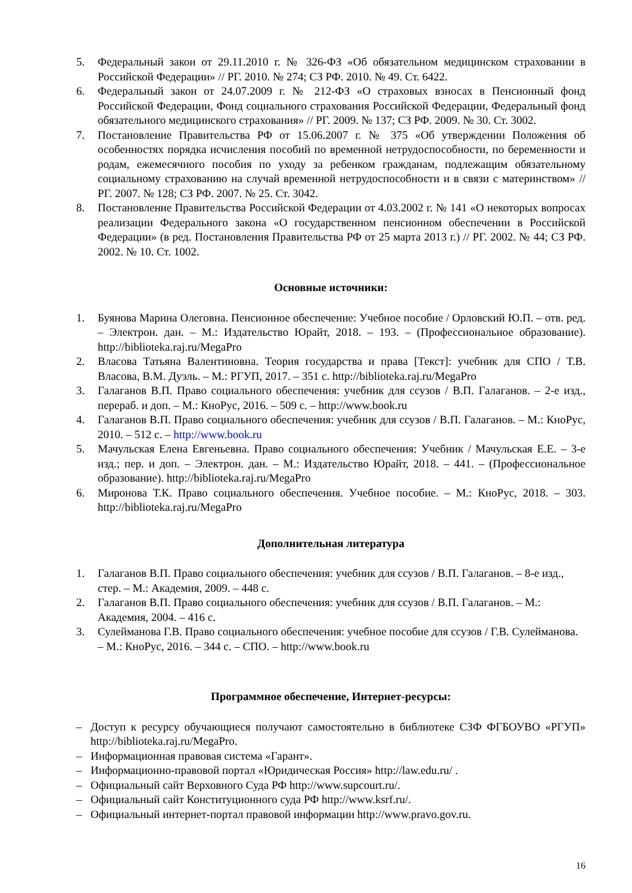5. Федеральный закон от 29.11.2010 г. № 326-ФЗ «Об обязательном медицинском страховании в Российской Федерации» // РГ. 2010. № 274; СЗ РФ. 2010. № 49. Ст. 6422.
6. Федеральный закон от 24.07.2009 г. № 212-ФЗ «О страховых взносах в Пенсионный фонд Российской Федерации, Фонд социального страхования Российской Федерации, Федеральный фонд обязательного медицинского страхования» // РГ. 2009. № 137; СЗ РФ. 2009. № 30. Ст. 3002.
7. Постановление Правительства РФ от 15.06.2007 г. № 375 «Об утверждении Положения об особенностях порядка исчисления пособий по временной нетрудоспособности, по беременности и родам, ежемесячного пособия по уходу за ребенком гражданам, подлежащим обязательному социальному страхованию на случай временной нетрудоспособности и в связи с материнством» // РГ. 2007. № 128; СЗ РФ. 2007. № 25. Ст. 3042.
8. Постановление Правительства Российской Федерации от 4.03.2002 г. № 141 «О некоторых вопросах реализации Федерального закона «О государственном пенсионном обеспечении в Российской Федерации» (в ред. Постановления Правительства РФ от 25 марта 2013 г.) // РГ. 2002. № 44; СЗ РФ. 2002. № 10. Ст. 1002.
Основные источники:
1. Буянова Марина Олеговна. Пенсионное обеспечение: Учебное пособие / Орловский Ю.П. – отв. ред. – Электрон. дан. – М.: Издательство Юрайт, 2018. – 193. – (Профессиональное образование). http://biblioteka.raj.ru/MegaPro
2. Власова Татьяна Валентиновна. Теория государства и права [Текст]: учебник для СПО / Т.В. Власова, В.М. Дуэль. – М.: РГУП, 2017. – 351 с. http://biblioteka.raj.ru/MegaPro
3. Галаганов В.П. Право социального обеспечения: учебник для ссузов / В.П. Галаганов. – 2-е изд., перераб. и доп. – М.: КноРус, 2016. – 509 с. – http://www.book.ru
4. Галаганов В.П. Право социального обеспечения: учебник для ссузов / В.П. Галаганов. – М.: КноРус, 2010. – 512 с. – http://www.book.ru
5. Мачульская Елена Евгеньевна. Право социального обеспечения: Учебник / Мачульская Е.Е. – 3-е изд.; пер. и доп. – Электрон. дан. – М.: Издательство Юрайт, 2018. – 441. – (Профессиональное образование). http://biblioteka.raj.ru/MegaPro
6. Миронова Т.К. Право социального обеспечения. Учебное пособие. – М.: КноРус, 2018. – 303. http://biblioteka.raj.ru/MegaPro
Дополнительная литература
1. Галаганов В.П. Право социального обеспечения: учебник для ссузов / В.П. Галаганов. – 8-е изд., стер. – М.: Академия, 2009. – 448 с.
2. Галаганов В.П. Право социального обеспечения: учебник для ссузов / В.П. Галаганов. – М.: Академия, 2004. – 416 с.
3. Сулейманова Г.В. Право социального обеспечения: учебное пособие для ссузов / Г.В. Сулейманова. – М.: КноРус, 2016. – 344 с. – СПО. – http://www.book.ru
Программное обеспечение, Интернет-ресурсы:
– Доступ к ресурсу обучающиеся получают самостоятельно в библиотеке СЗФ ФГБОУВО «РГУП» http://biblioteka.raj.ru/MegaPro.
– Информационная правовая система «Гарант».
– Информационно-правовой портал «Юридическая Россия» http://law.edu.ru/ .
– Официальный сайт Верховного Суда РФ http://www.supcourt.ru/.
– Официальный сайт Конституционного суда РФ http://www.ksrf.ru/.
– Официальный интернет-портал правовой информации http://www.pravo.gov.ru.
16